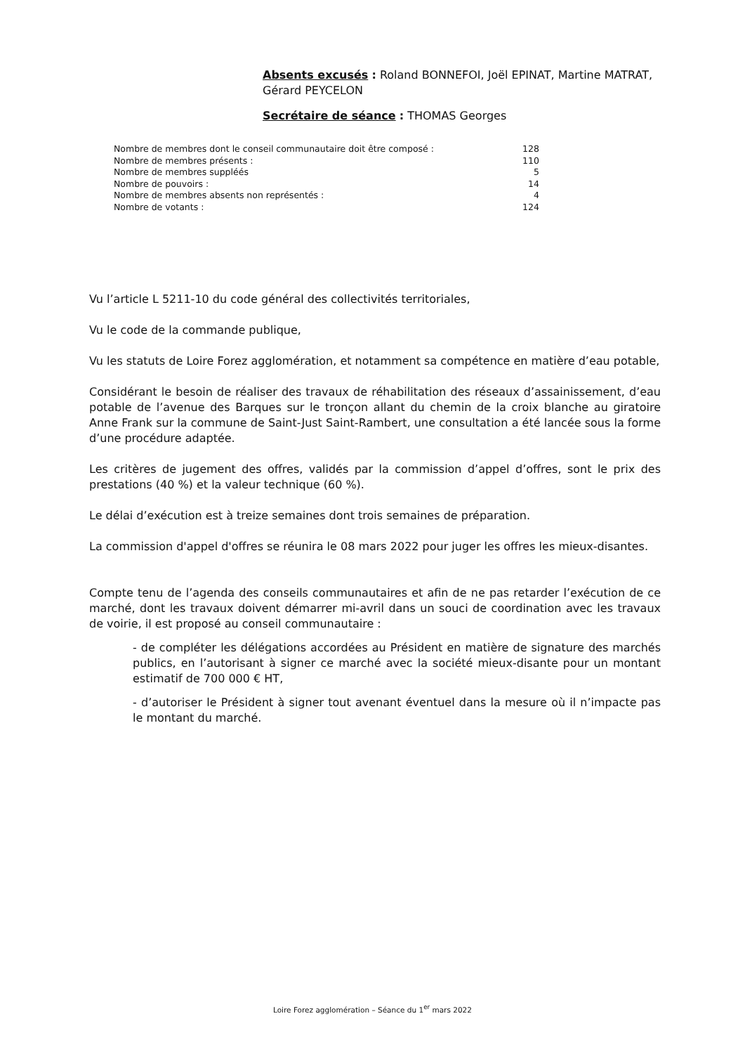Absents excusés : Roland BONNEFOI, Joël EPINAT, Martine MATRAT, Gérard PEYCELON
Secrétaire de séance : THOMAS Georges
| Nombre de membres dont le conseil communautaire doit être composé : | 128 |
| Nombre de membres présents : | 110 |
| Nombre de membres suppléés | 5 |
| Nombre de pouvoirs : | 14 |
| Nombre de membres absents non représentés : | 4 |
| Nombre de votants : | 124 |
Vu l’article L 5211-10 du code général des collectivités territoriales,
Vu le code de la commande publique,
Vu les statuts de Loire Forez agglomération, et notamment sa compétence en matière d’eau potable,
Considérant le besoin de réaliser des travaux de réhabilitation des réseaux d’assainissement, d’eau potable de l’avenue des Barques sur le tronçon allant du chemin de la croix blanche au giratoire Anne Frank sur la commune de Saint-Just Saint-Rambert, une consultation a été lancée sous la forme d’une procédure adaptée.
Les critères de jugement des offres, validés par la commission d’appel d’offres, sont le prix des prestations (40 %) et la valeur technique (60 %).
Le délai d’exécution est à treize semaines dont trois semaines de préparation.
La commission d'appel d'offres se réunira le 08 mars 2022 pour juger les offres les mieux-disantes.
Compte tenu de l’agenda des conseils communautaires et afin de ne pas retarder l’exécution de ce marché, dont les travaux doivent démarrer mi-avril dans un souci de coordination avec les travaux de voirie, il est proposé au conseil communautaire :
- de compléter les délégations accordées au Président en matière de signature des marchés publics, en l’autorisant à signer ce marché avec la société mieux-disante pour un montant estimatif de 700 000 € HT,
- d’autoriser le Président à signer tout avenant éventuel dans la mesure où il n’impacte pas le montant du marché.
Loire Forez agglomération – Séance du 1<sup>er</sup> mars 2022